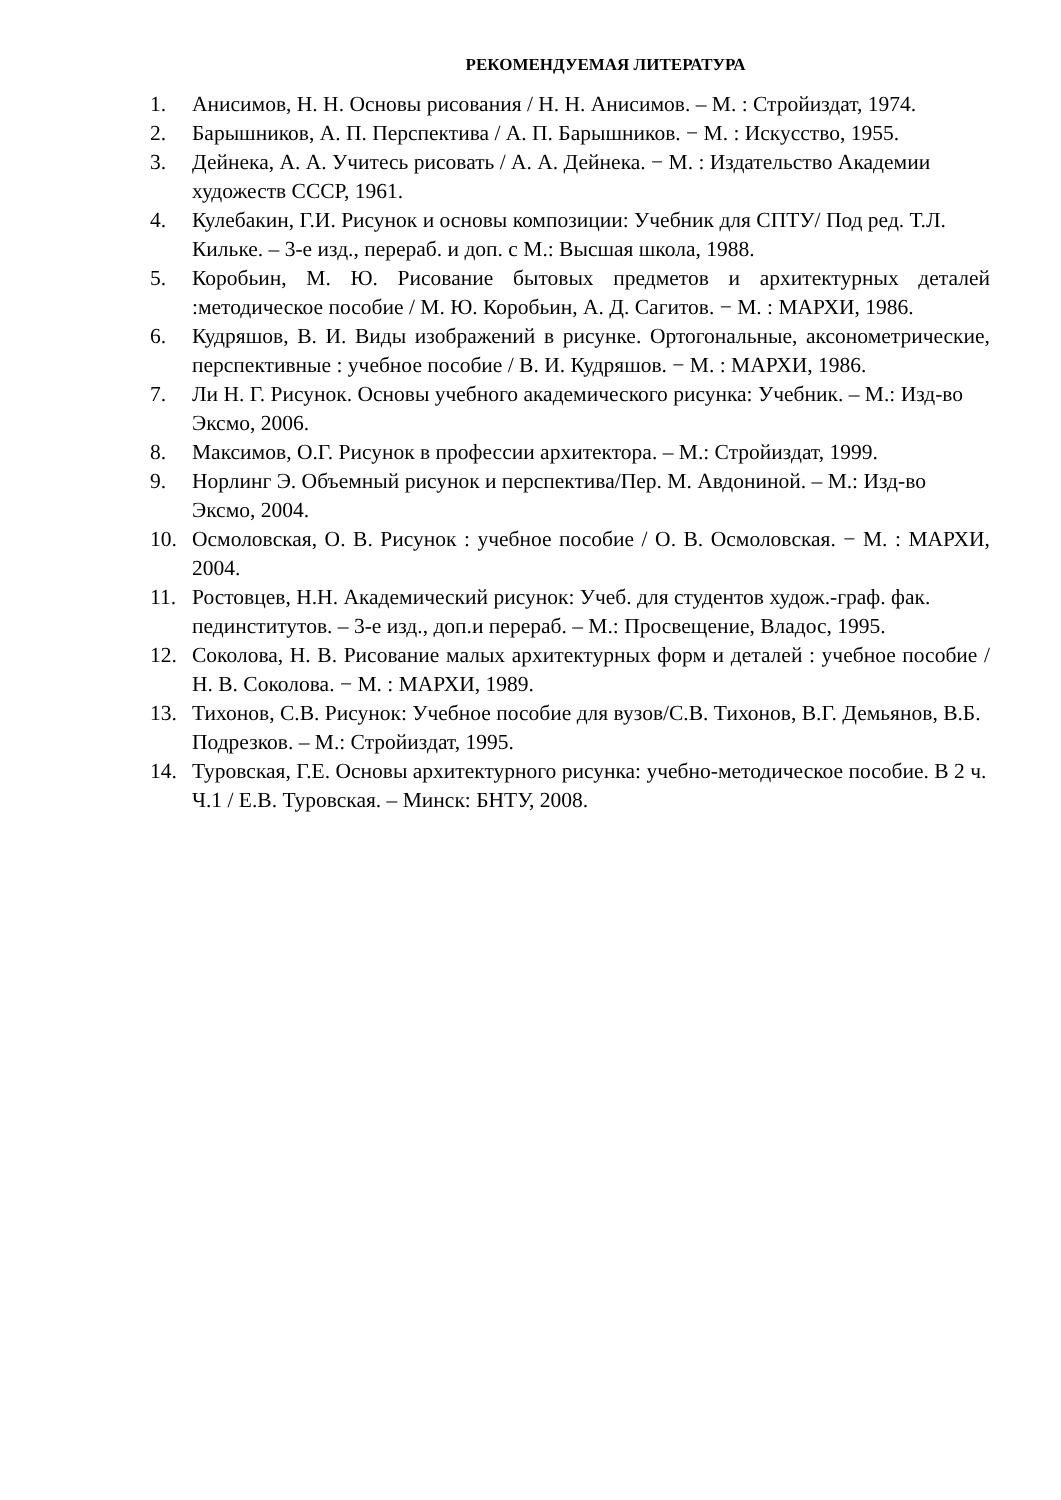РЕКОМЕНДУЕМАЯ ЛИТЕРАТУРА
1. Анисимов, Н. Н. Основы рисования / Н. Н. Анисимов. – М. : Стройиздат, 1974.
2. Барышников, А. П. Перспектива / А. П. Барышников. − М. : Искусство, 1955.
3. Дейнека, А. А. Учитесь рисовать / А. А. Дейнека. − М. : Издательство Академии художеств СССР, 1961.
4. Кулебакин, Г.И. Рисунок и основы композиции: Учебник для СПТУ/ Под ред. Т.Л. Кильке. – 3-е изд., перераб. и доп. с М.: Высшая школа, 1988.
5. Коробьин, М. Ю. Рисование бытовых предметов и архитектурных деталей :методическое пособие / М. Ю. Коробьин, А. Д. Сагитов. − М. : МАРХИ, 1986.
6. Кудряшов, В. И. Виды изображений в рисунке. Ортогональные, аксонометрические, перспективные : учебное пособие / В. И. Кудряшов. − М. : МАРХИ, 1986.
7. Ли Н. Г. Рисунок. Основы учебного академического рисунка: Учебник. – М.: Изд-во Эксмо, 2006.
8. Максимов, О.Г. Рисунок в профессии архитектора. – М.: Стройиздат, 1999.
9. Норлинг Э. Объемный рисунок и перспектива/Пер. М. Авдониной. – М.: Изд-во Эксмо, 2004.
10. Осмоловская, О. В. Рисунок : учебное пособие / О. В. Осмоловская. − М. : МАРХИ, 2004.
11. Ростовцев, Н.Н. Академический рисунок: Учеб. для студентов худож.-граф. фак. пединститутов. – 3-е изд., доп.и перераб. – М.: Просвещение, Владос, 1995.
12. Соколова, Н. В. Рисование малых архитектурных форм и деталей : учебное пособие / Н. В. Соколова. − М. : МАРХИ, 1989.
13. Тихонов, С.В. Рисунок: Учебное пособие для вузов/С.В. Тихонов, В.Г. Демьянов, В.Б. Подрезков. – М.: Стройиздат, 1995.
14. Туровская, Г.Е. Основы архитектурного рисунка: учебно-методическое пособие. В 2 ч. Ч.1 / Е.В. Туровская. – Минск: БНТУ, 2008.